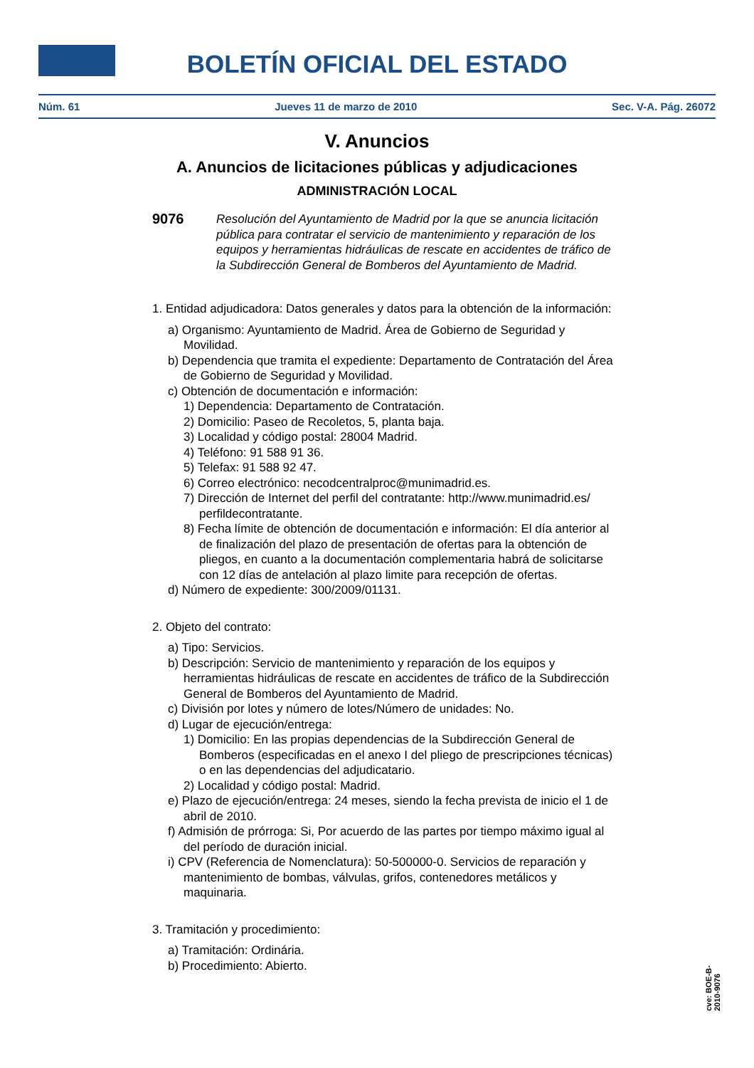BOLETÍN OFICIAL DEL ESTADO
Núm. 61 Jueves 11 de marzo de 2010 Sec. V-A. Pág. 26072
V. Anuncios
A. Anuncios de licitaciones públicas y adjudicaciones
ADMINISTRACIÓN LOCAL
9076 Resolución del Ayuntamiento de Madrid por la que se anuncia licitación pública para contratar el servicio de mantenimiento y reparación de los equipos y herramientas hidráulicas de rescate en accidentes de tráfico de la Subdirección General de Bomberos del Ayuntamiento de Madrid.
1. Entidad adjudicadora: Datos generales y datos para la obtención de la información:
a) Organismo: Ayuntamiento de Madrid. Área de Gobierno de Seguridad y Movilidad.
b) Dependencia que tramita el expediente: Departamento de Contratación del Área de Gobierno de Seguridad y Movilidad.
c) Obtención de documentación e información:
1) Dependencia: Departamento de Contratación.
2) Domicilio: Paseo de Recoletos, 5, planta baja.
3) Localidad y código postal: 28004 Madrid.
4) Teléfono: 91 588 91 36.
5) Telefax: 91 588 92 47.
6) Correo electrónico: necodcentralproc@munimadrid.es.
7) Dirección de Internet del perfil del contratante: http://www.munimadrid.es/ perfildecontratante.
8) Fecha límite de obtención de documentación e información: El día anterior al de finalización del plazo de presentación de ofertas para la obtención de pliegos, en cuanto a la documentación complementaria habrá de solicitarse con 12 días de antelación al plazo limite para recepción de ofertas.
d) Número de expediente: 300/2009/01131.
2. Objeto del contrato:
a) Tipo: Servicios.
b) Descripción: Servicio de mantenimiento y reparación de los equipos y herramientas hidráulicas de rescate en accidentes de tráfico de la Subdirección General de Bomberos del Ayuntamiento de Madrid.
c) División por lotes y número de lotes/Número de unidades: No.
d) Lugar de ejecución/entrega:
1) Domicilio: En las propias dependencias de la Subdirección General de Bomberos (especificadas en el anexo I del pliego de prescripciones técnicas) o en las dependencias del adjudicatario.
2) Localidad y código postal: Madrid.
e) Plazo de ejecución/entrega: 24 meses, siendo la fecha prevista de inicio el 1 de abril de 2010.
f) Admisión de prórroga: Si, Por acuerdo de las partes por tiempo máximo igual al del período de duración inicial.
i) CPV (Referencia de Nomenclatura): 50-500000-0. Servicios de reparación y mantenimiento de bombas, válvulas, grifos, contenedores metálicos y maquinaria.
3. Tramitación y procedimiento:
a) Tramitación: Ordinária.
b) Procedimiento: Abierto.
cve: BOE-B-2010-9076